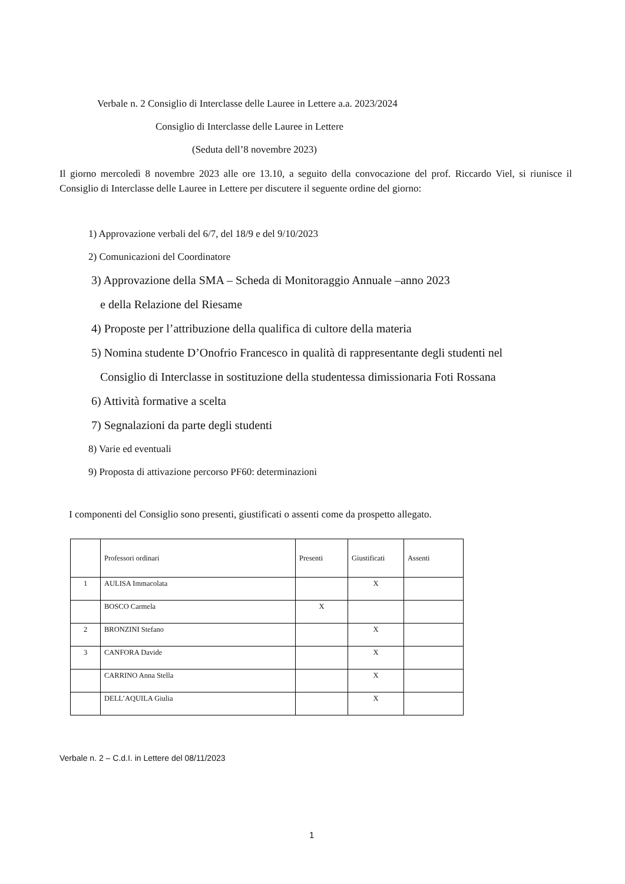Verbale n. 2 Consiglio di Interclasse delle Lauree in Lettere a.a. 2023/2024
Consiglio di Interclasse delle Lauree in Lettere
(Seduta dell’8 novembre 2023)
Il giorno mercoledì 8 novembre 2023 alle ore 13.10, a seguito della convocazione del prof. Riccardo Viel, si riunisce il Consiglio di Interclasse delle Lauree in Lettere per discutere il seguente ordine del giorno:
1) Approvazione verbali del 6/7, del 18/9 e del 9/10/2023
2) Comunicazioni del Coordinatore
3) Approvazione della SMA – Scheda di Monitoraggio Annuale –anno 2023
e della Relazione del Riesame
4) Proposte per l’attribuzione della qualifica di cultore della materia
5) Nomina studente D’Onofrio Francesco in qualità di rappresentante degli studenti nel
Consiglio di Interclasse in sostituzione della studentessa dimissionaria Foti Rossana
6) Attività formative a scelta
7) Segnalazioni da parte degli studenti
8) Varie ed eventuali
9) Proposta di attivazione percorso PF60: determinazioni
I componenti del Consiglio sono presenti, giustificati o assenti come da prospetto allegato.
| | Professori ordinari | Presenti | Giustificati | Assenti |
| 1 | AULISA Immacolata | | X | |
| | BOSCO Carmela | X | | |
| 2 | BRONZINI Stefano | | X | |
| 3 | CANFORA Davide | | X | |
| | CARRINO Anna Stella | | X | |
| | DELL’AQUILA Giulia | | X | |
Verbale n. 2 – C.d.I. in Lettere del 08/11/2023
1